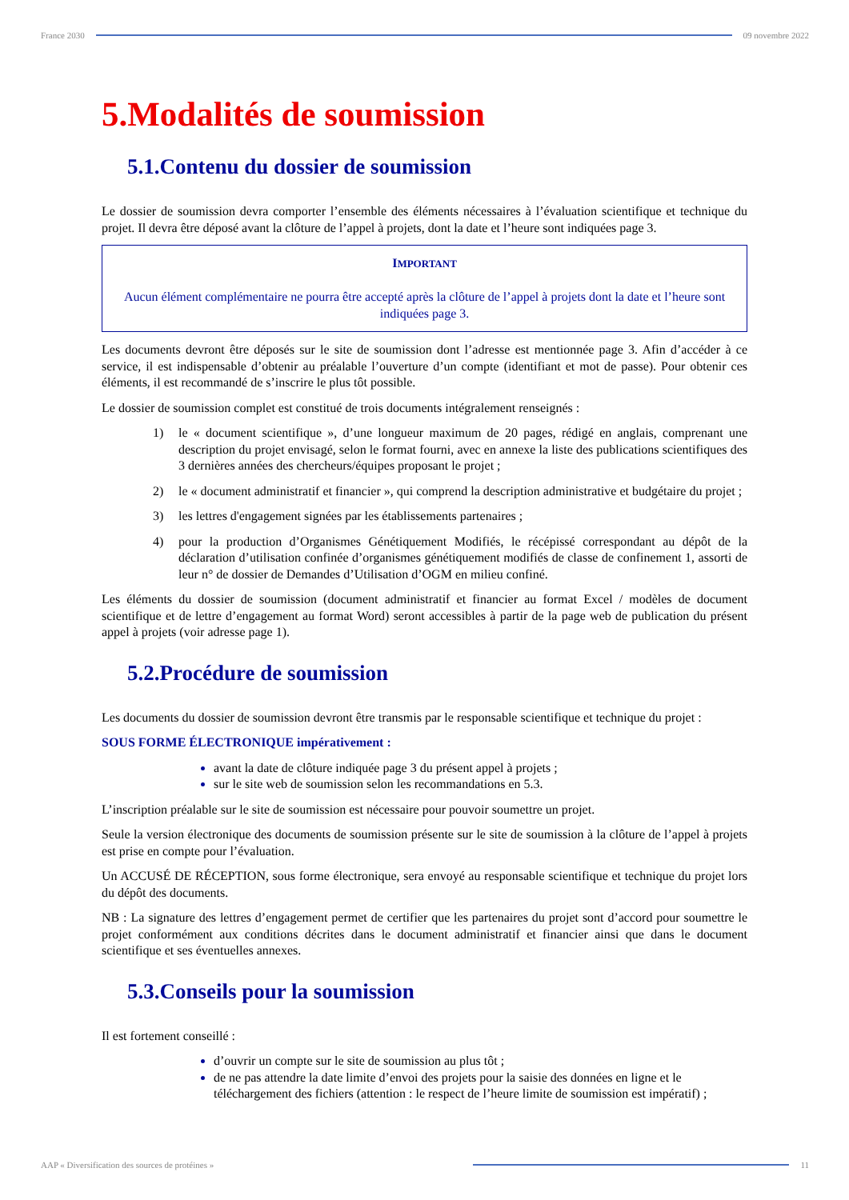France 2030 09 novembre 2022
5.Modalités de soumission
5.1.Contenu du dossier de soumission
Le dossier de soumission devra comporter l’ensemble des éléments nécessaires à l’évaluation scientifique et technique du projet. Il devra être déposé avant la clôture de l’appel à projets, dont la date et l’heure sont indiquées page 3.
IMPORTANT
Aucun élément complémentaire ne pourra être accepté après la clôture de l’appel à projets dont la date et l’heure sont indiquées page 3.
Les documents devront être déposés sur le site de soumission dont l’adresse est mentionnée page 3. Afin d’accéder à ce service, il est indispensable d’obtenir au préalable l’ouverture d’un compte (identifiant et mot de passe). Pour obtenir ces éléments, il est recommandé de s’inscrire le plus tôt possible.
Le dossier de soumission complet est constitué de trois documents intégralement renseignés :
1) le « document scientifique », d’une longueur maximum de 20 pages, rédigé en anglais, comprenant une description du projet envisagé, selon le format fourni, avec en annexe la liste des publications scientifiques des 3 dernières années des chercheurs/équipes proposant le projet ;
2) le « document administratif et financier », qui comprend la description administrative et budgétaire du projet ;
3) les lettres d'engagement signées par les établissements partenaires ;
4) pour la production d’Organismes Génétiquement Modifiés, le récépissé correspondant au dépôt de la déclaration d’utilisation confinée d’organismes génétiquement modifiés de classe de confinement 1, assorti de leur n° de dossier de Demandes d’Utilisation d’OGM en milieu confiné.
Les éléments du dossier de soumission (document administratif et financier au format Excel / modèles de document scientifique et de lettre d’engagement au format Word) seront accessibles à partir de la page web de publication du présent appel à projets (voir adresse page 1).
5.2.Procédure de soumission
Les documents du dossier de soumission devront être transmis par le responsable scientifique et technique du projet :
SOUS FORME ÉLECTRONIQUE impérativement :
avant la date de clôture indiquée page 3 du présent appel à projets ;
sur le site web de soumission selon les recommandations en 5.3.
L’inscription préalable sur le site de soumission est nécessaire pour pouvoir soumettre un projet.
Seule la version électronique des documents de soumission présente sur le site de soumission à la clôture de l’appel à projets est prise en compte pour l’évaluation.
Un ACCUSÉ DE RÉCEPTION, sous forme électronique, sera envoyé au responsable scientifique et technique du projet lors du dépôt des documents.
NB : La signature des lettres d’engagement permet de certifier que les partenaires du projet sont d’accord pour soumettre le projet conformément aux conditions décrites dans le document administratif et financier ainsi que dans le document scientifique et ses éventuelles annexes.
5.3.Conseils pour la soumission
Il est fortement conseillé :
d’ouvrir un compte sur le site de soumission au plus tôt ;
de ne pas attendre la date limite d’envoi des projets pour la saisie des données en ligne et le téléchargement des fichiers (attention : le respect de l’heure limite de soumission est impératif) ;
AAP « Diversification des sources de protéines »
11